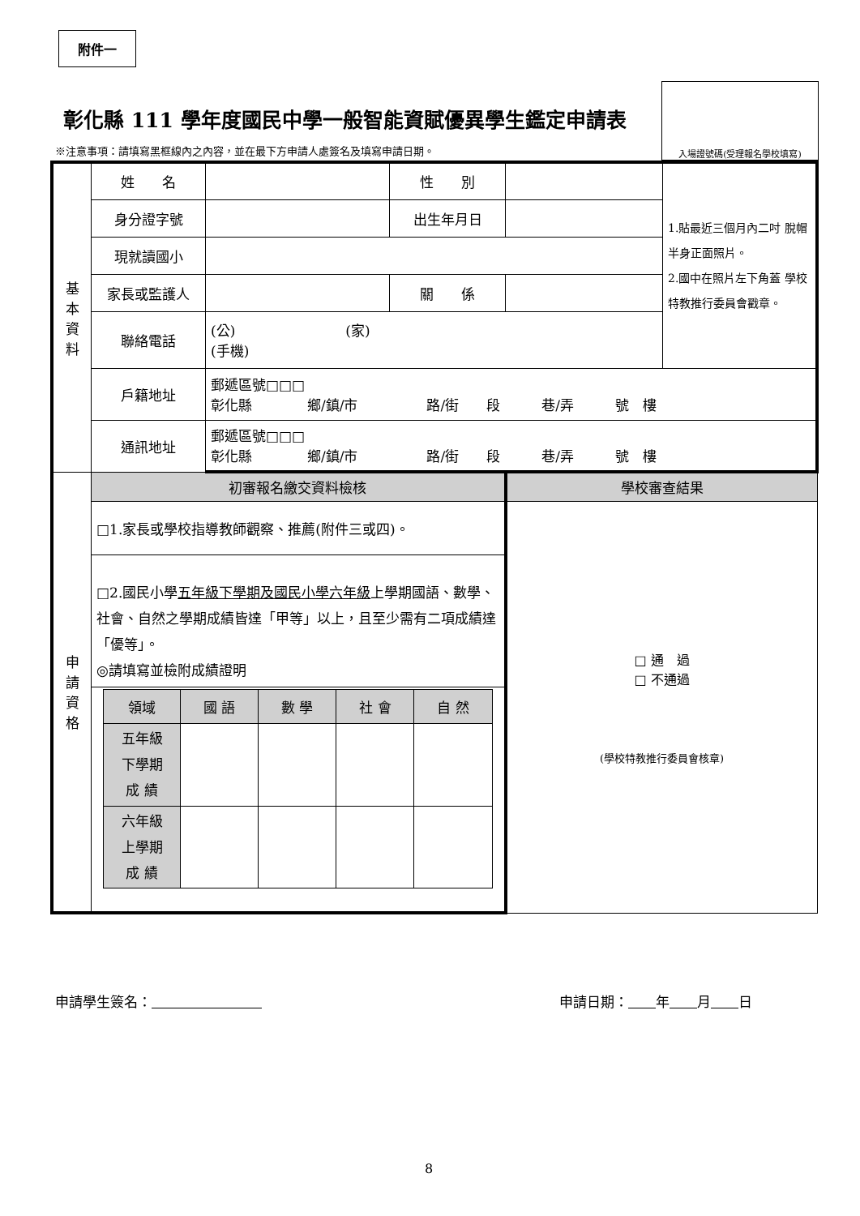附件一
彰化縣 111 學年度國民中學一般智能資賦優異學生鑑定申請表
入場證號碼(受理報名學校填寫)
※注意事項：請填寫黑框線內之內容，並在最下方申請人處簽名及填寫申請日期。
| 基 本 資 料 | 姓 名 | | 性 別 | | 1.貼最近三個月內二吋 脫帽半身正面照片。 2.國中在照片左下角蓋 學校特教推行委員會戳章。 |
| | 身分證字號 | | 出生年月日 | | |
| | 現就讀國小 | | | | |
| | 家長或監護人 | | 關 係 | | |
| | 聯絡電話 | (公) (家) (手機) | | | |
| | 戶籍地址 | 郵遞區號□□□ 彰化縣 鄉/鎮/市 路/街 段 巷/弄 號 樓 | | | |
| | 通訊地址 | 郵遞區號□□□ 彰化縣 鄉/鎮/市 路/街 段 巷/弄 號 樓 | | | |
| 申 請 資 格 | 初審報名繳交資料檢核 | | | 學校審查結果 | |
| | □1.家長或學校指導教師觀察、推薦(附件三或四)。 | | | □ 通 過 □ 不通過 (學校特教推行委員會核章) | |
| | □2.國民小學 五年級下學期及國民小學六年級 上學期國語、數學、社會、自然之學期成績皆達「甲等」以上，且至少需有二項成績達「優等」。 ◎請填寫並檢附成績證明 | | | | |
| | / 領域 / 國 語 / 數 學 / 社 會 / 自 然 / / 五年級 下學期 成 績 / / / / / / 六年級 上學期 成 績 / / / / / | | | | |
申請學生簽名： 申請日期：　　 年　　 月　　 日
8